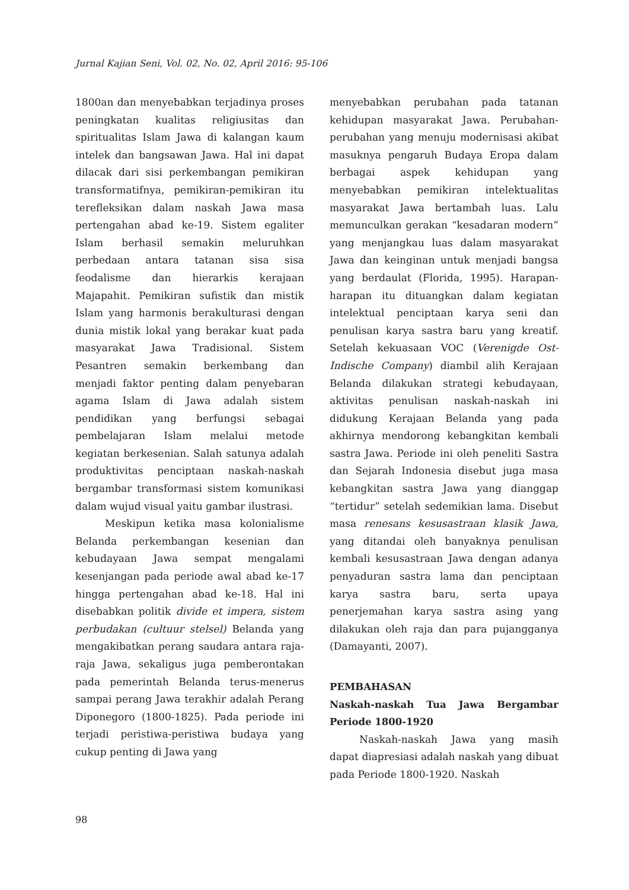Jurnal Kajian Seni, Vol. 02, No. 02, April 2016: 95-106
1800an dan menyebabkan terjadinya proses peningkatan kualitas religiusitas dan spiritualitas Islam Jawa di kalangan kaum intelek dan bangsawan Jawa. Hal ini dapat dilacak dari sisi perkembangan pemikiran transformatifnya, pemikiran-pemikiran itu terefleksikan dalam naskah Jawa masa pertengahan abad ke-19. Sistem egaliter Islam berhasil semakin meluruhkan perbedaan antara tatanan sisa sisa feodalisme dan hierarkis kerajaan Majapahit. Pemikiran sufistik dan mistik Islam yang harmonis berakulturasi dengan dunia mistik lokal yang berakar kuat pada masyarakat Jawa Tradisional. Sistem Pesantren semakin berkembang dan menjadi faktor penting dalam penyebaran agama Islam di Jawa adalah sistem pendidikan yang berfungsi sebagai pembelajaran Islam melalui metode kegiatan berkesenian. Salah satunya adalah produktivitas penciptaan naskah-naskah bergambar transformasi sistem komunikasi dalam wujud visual yaitu gambar ilustrasi.
Meskipun ketika masa kolonialisme Belanda perkembangan kesenian dan kebudayaan Jawa sempat mengalami kesenjangan pada periode awal abad ke-17 hingga pertengahan abad ke-18. Hal ini disebabkan politik divide et impera, sistem perbudakan (cultuur stelsel) Belanda yang mengakibatkan perang saudara antara raja-raja Jawa, sekaligus juga pemberontakan pada pemerintah Belanda terus-menerus sampai perang Jawa terakhir adalah Perang Diponegoro (1800-1825). Pada periode ini terjadi peristiwa-peristiwa budaya yang cukup penting di Jawa yang
menyebabkan perubahan pada tatanan kehidupan masyarakat Jawa. Perubahan-perubahan yang menuju modernisasi akibat masuknya pengaruh Budaya Eropa dalam berbagai aspek kehidupan yang menyebabkan pemikiran intelektualitas masyarakat Jawa bertambah luas. Lalu memunculkan gerakan “kesadaran modern” yang menjangkau luas dalam masyarakat Jawa dan keinginan untuk menjadi bangsa yang berdaulat (Florida, 1995). Harapan-harapan itu dituangkan dalam kegiatan intelektual penciptaan karya seni dan penulisan karya sastra baru yang kreatif. Setelah kekuasaan VOC (Verenigde Ost-Indische Company) diambil alih Kerajaan Belanda dilakukan strategi kebudayaan, aktivitas penulisan naskah-naskah ini didukung Kerajaan Belanda yang pada akhirnya mendorong kebangkitan kembali sastra Jawa. Periode ini oleh peneliti Sastra dan Sejarah Indonesia disebut juga masa kebangkitan sastra Jawa yang dianggap “tertidur” setelah sedemikian lama. Disebut masa renesans kesusastraan klasik Jawa, yang ditandai oleh banyaknya penulisan kembali kesusastraan Jawa dengan adanya penyaduran sastra lama dan penciptaan karya sastra baru, serta upaya penerjemahan karya sastra asing yang dilakukan oleh raja dan para pujangganya (Damayanti, 2007).
PEMBAHASAN
Naskah-naskah Tua Jawa Bergambar Periode 1800-1920
Naskah-naskah Jawa yang masih dapat diapresiasi adalah naskah yang dibuat pada Periode 1800-1920. Naskah
98